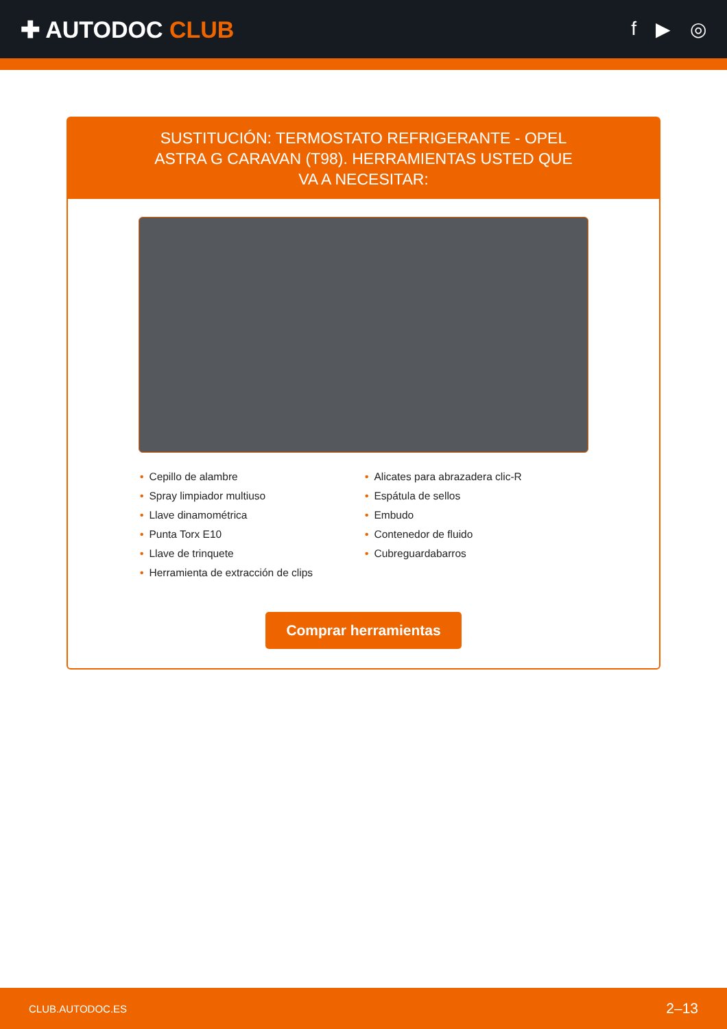✚ AUTODOC CLUB
f ▶ ◎
SUSTITUCIÓN: TERMOSTATO REFRIGERANTE - OPEL ASTRA G CARAVAN (T98). HERRAMIENTAS USTED QUE VA A NECESITAR:
• Cepillo de alambre
• Spray limpiador multiuso
• Llave dinamométrica
• Punta Torx E10
• Llave de trinquete
• Herramienta de extracción de clips
• Alicates para abrazadera clic-R
• Espátula de sellos
• Embudo
• Contenedor de fluido
• Cubreguardabarros
Comprar herramientas
CLUB.AUTODOC.ES 2–13